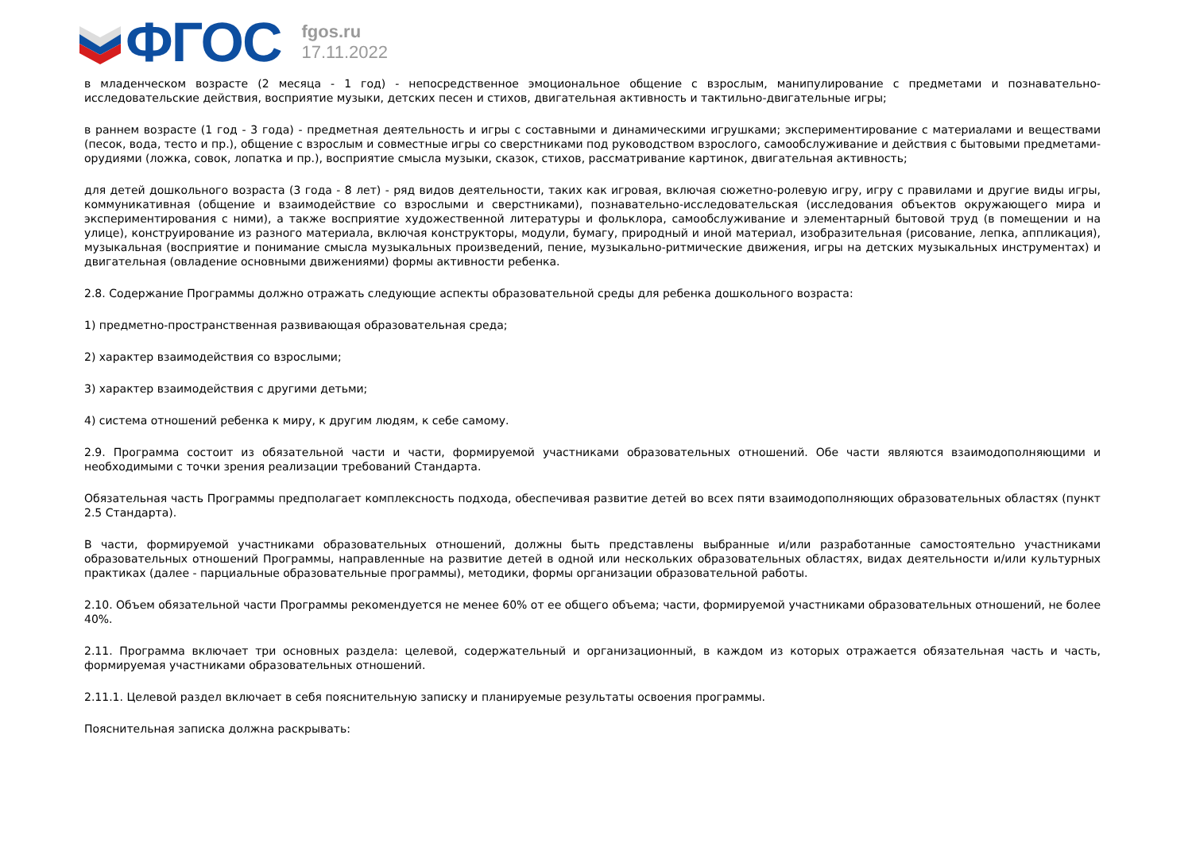ФГОС
fgos.ru
17.11.2022
в младенческом возрасте (2 месяца - 1 год) - непосредственное эмоциональное общение с взрослым, манипулирование с предметами и познавательно-исследовательские действия, восприятие музыки, детских песен и стихов, двигательная активность и тактильно-двигательные игры;
в раннем возрасте (1 год - 3 года) - предметная деятельность и игры с составными и динамическими игрушками; экспериментирование с материалами и веществами (песок, вода, тесто и пр.), общение с взрослым и совместные игры со сверстниками под руководством взрослого, самообслуживание и действия с бытовыми предметами-орудиями (ложка, совок, лопатка и пр.), восприятие смысла музыки, сказок, стихов, рассматривание картинок, двигательная активность;
для детей дошкольного возраста (3 года - 8 лет) - ряд видов деятельности, таких как игровая, включая сюжетно-ролевую игру, игру с правилами и другие виды игры, коммуникативная (общение и взаимодействие со взрослыми и сверстниками), познавательно-исследовательская (исследования объектов окружающего мира и экспериментирования с ними), а также восприятие художественной литературы и фольклора, самообслуживание и элементарный бытовой труд (в помещении и на улице), конструирование из разного материала, включая конструкторы, модули, бумагу, природный и иной материал, изобразительная (рисование, лепка, аппликация), музыкальная (восприятие и понимание смысла музыкальных произведений, пение, музыкально-ритмические движения, игры на детских музыкальных инструментах) и двигательная (овладение основными движениями) формы активности ребенка.
2.8. Содержание Программы должно отражать следующие аспекты образовательной среды для ребенка дошкольного возраста:
1) предметно-пространственная развивающая образовательная среда;
2) характер взаимодействия со взрослыми;
3) характер взаимодействия с другими детьми;
4) система отношений ребенка к миру, к другим людям, к себе самому.
2.9. Программа состоит из обязательной части и части, формируемой участниками образовательных отношений. Обе части являются взаимодополняющими и необходимыми с точки зрения реализации требований Стандарта.
Обязательная часть Программы предполагает комплексность подхода, обеспечивая развитие детей во всех пяти взаимодополняющих образовательных областях (пункт 2.5 Стандарта).
В части, формируемой участниками образовательных отношений, должны быть представлены выбранные и/или разработанные самостоятельно участниками образовательных отношений Программы, направленные на развитие детей в одной или нескольких образовательных областях, видах деятельности и/или культурных практиках (далее - парциальные образовательные программы), методики, формы организации образовательной работы.
2.10. Объем обязательной части Программы рекомендуется не менее 60% от ее общего объема; части, формируемой участниками образовательных отношений, не более 40%.
2.11. Программа включает три основных раздела: целевой, содержательный и организационный, в каждом из которых отражается обязательная часть и часть, формируемая участниками образовательных отношений.
2.11.1. Целевой раздел включает в себя пояснительную записку и планируемые результаты освоения программы.
Пояснительная записка должна раскрывать: